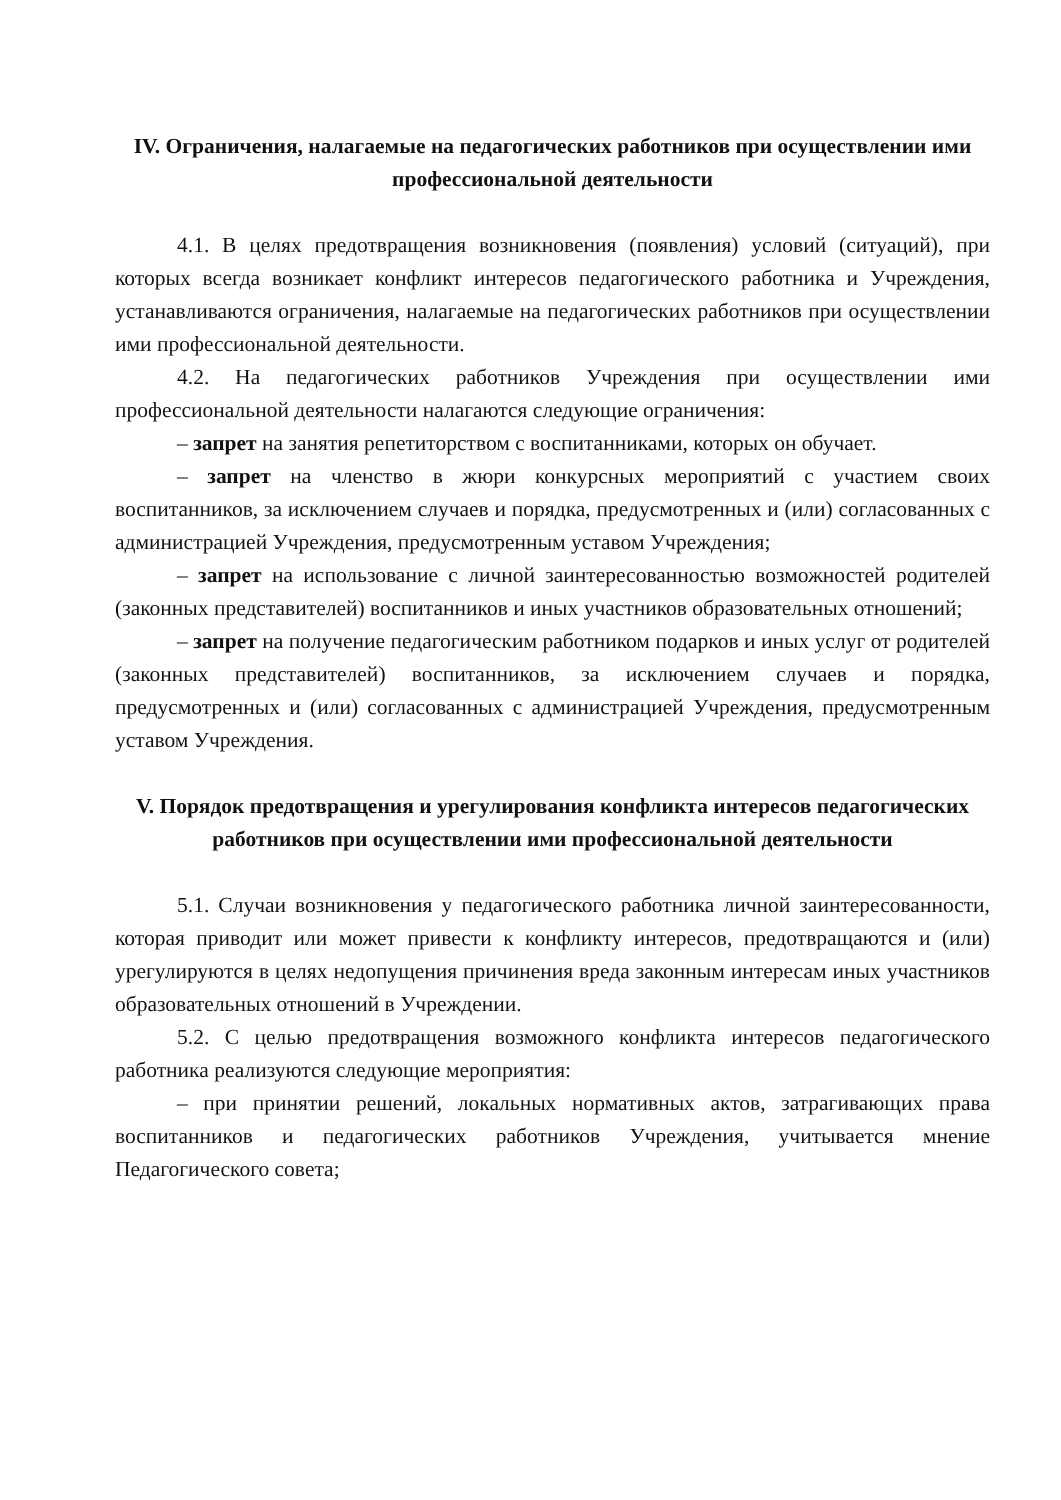IV. Ограничения, налагаемые на педагогических работников при осуществлении ими профессиональной деятельности
4.1. В целях предотвращения возникновения (появления) условий (ситуаций), при которых всегда возникает конфликт интересов педагогического работника и Учреждения, устанавливаются ограничения, налагаемые на педагогических работников при осуществлении ими профессиональной деятельности.
4.2. На педагогических работников Учреждения при осуществлении ими профессиональной деятельности налагаются следующие ограничения:
– запрет на занятия репетиторством с воспитанниками, которых он обучает.
– запрет на членство в жюри конкурсных мероприятий с участием своих воспитанников, за исключением случаев и порядка, предусмотренных и (или) согласованных с администрацией Учреждения, предусмотренным уставом Учреждения;
– запрет на использование с личной заинтересованностью возможностей родителей (законных представителей) воспитанников и иных участников образовательных отношений;
– запрет на получение педагогическим работником подарков и иных услуг от родителей (законных представителей) воспитанников, за исключением случаев и порядка, предусмотренных и (или) согласованных с администрацией Учреждения, предусмотренным уставом Учреждения.
V. Порядок предотвращения и урегулирования конфликта интересов педагогических работников при осуществлении ими профессиональной деятельности
5.1. Случаи возникновения у педагогического работника личной заинтересованности, которая приводит или может привести к конфликту интересов, предотвращаются и (или) урегулируются в целях недопущения причинения вреда законным интересам иных участников образовательных отношений в Учреждении.
5.2. С целью предотвращения возможного конфликта интересов педагогического работника реализуются следующие мероприятия:
– при принятии решений, локальных нормативных актов, затрагивающих права воспитанников и педагогических работников Учреждения, учитывается мнение Педагогического совета;